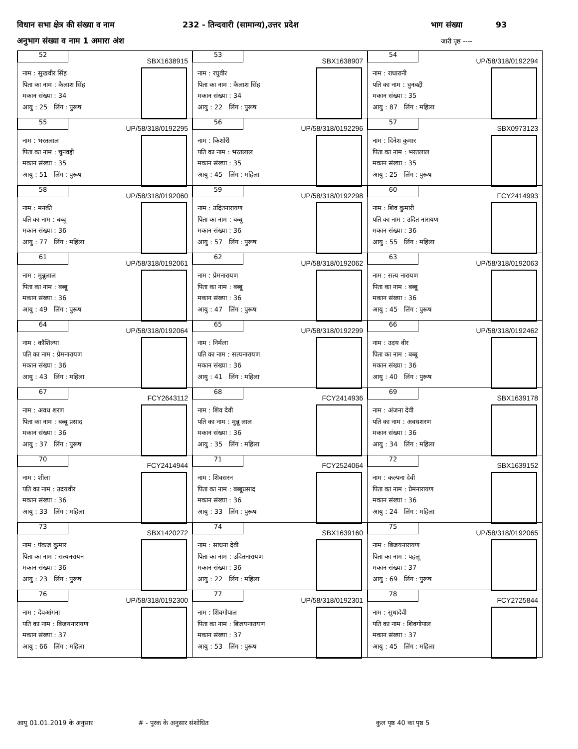विधान सभा क्षेत्र की संख्या व नाम 232 - तिन्दवारी (सामान्य),उत्तर प्रदेश भाग संख्या 93
अनुभाग संख्या व नाम 1 अमारा अंश जारी पृष्ठ ----
| 52 SBX1638915 नाम : सुखवीर सिंह पिता का नाम : कैलाश सिंह मकान संख्या : 34 आयु : 25 लिंग : पुरूष | 53 SBX1638907 नाम : रघुवीर पिता का नाम : कैलाश सिंह मकान संख्या : 34 आयु : 22 लिंग : पुरूष | 54 UP/58/318/0192294 नाम : राधारानी पति का नाम : चुनबद्दी मकान संख्या : 35 आयु : 87 लिंग : महिला |
| 55 UP/58/318/0192295 नाम : भरतलाल पिता का नाम : चुनवद्दी मकान संख्या : 35 आयु : 51 लिंग : पुरूष | 56 UP/58/318/0192296 नाम : किशोरी पति का नाम : भरतलाल मकान संख्या : 35 आयु : 45 लिंग : महिला | 57 SBX0973123 नाम : दिनेश कुमार पिता का नाम : भरतलाल मकान संख्या : 35 आयु : 25 लिंग : पुरूष |
| 58 UP/58/318/0192060 नाम : मनकी पति का नाम : बब्बू मकान संख्या : 36 आयु : 77 लिंग : महिला | 59 UP/58/318/0192298 नाम : उदितनारायण पिता का नाम : बब्बू मकान संख्या : 36 आयु : 57 लिंग : पुरूष | 60 FCY2414993 नाम : शिव कुमारी पति का नाम : उदित नारायण मकान संख्या : 36 आयु : 55 लिंग : महिला |
| 61 UP/58/318/0192061 नाम : मुन्नूलाल पिता का नाम : बब्बू मकान संख्या : 36 आयु : 49 लिंग : पुरूष | 62 UP/58/318/0192062 नाम : प्रेमनारायण पिता का नाम : बब्बू मकान संख्या : 36 आयु : 47 लिंग : पुरूष | 63 UP/58/318/0192063 नाम : सत्य नारायण पिता का नाम : बब्बू मकान संख्या : 36 आयु : 45 लिंग : पुरूष |
| 64 UP/58/318/0192064 नाम : कौशिल्या पति का नाम : प्रेमनारायण मकान संख्या : 36 आयु : 43 लिंग : महिला | 65 UP/58/318/0192299 नाम : निर्मला पति का नाम : सत्यनारायण मकान संख्या : 36 आयु : 41 लिंग : महिला | 66 UP/58/318/0192462 नाम : उदय वीर पिता का नाम : बब्बू मकान संख्या : 36 आयु : 40 लिंग : पुरूष |
| 67 FCY2643112 नाम : अवध शरण पिता का नाम : बब्बू प्रसाद मकान संख्या : 36 आयु : 37 लिंग : पुरूष | 68 FCY2414936 नाम : शिव देवी पति का नाम : मुन्नू लाल मकान संख्या : 36 आयु : 35 लिंग : महिला | 69 SBX1639178 नाम : अंजना देवी पति का नाम : अवधशरण मकान संख्या : 36 आयु : 34 लिंग : महिला |
| 70 FCY2414944 नाम : शीला पति का नाम : उदयवीर मकान संख्या : 36 आयु : 33 लिंग : महिला | 71 FCY2524064 नाम : शिवसरन पिता का नाम : बब्बूप्रसाद मकान संख्या : 36 आयु : 33 लिंग : पुरूष | 72 SBX1639152 नाम : कल्पना देवी पिता का नाम : प्रेमनारायण मकान संख्या : 36 आयु : 24 लिंग : महिला |
| 73 SBX1420272 नाम : पंकज कुमार पिता का नाम : सत्यनरायन मकान संख्या : 36 आयु : 23 लिंग : पुरूष | 74 SBX1639160 नाम : साधना देवी पिता का नाम : उदितनारायण मकान संख्या : 36 आयु : 22 लिंग : महिला | 75 UP/58/318/0192065 नाम : बिजयनारायण पिता का नाम : पहलू मकान संख्या : 37 आयु : 69 लिंग : पुरूष |
| 76 UP/58/318/0192300 नाम : देवआंगना पति का नाम : बिजयनारायण मकान संख्या : 37 आयु : 66 लिंग : महिला | 77 UP/58/318/0192301 नाम : शिवगोपाल पिता का नाम : बिजयनारायण मकान संख्या : 37 आयु : 53 लिंग : पुरूष | 78 FCY2725844 नाम : सुधादेवी पति का नाम : शिवगोपाल मकान संख्या : 37 आयु : 45 लिंग : महिला |
आयु 01.01.2019 के अनुसार # - पूरक के अनुसार संशोधित कुल पृष्ठ 40 का पृष्ठ 5